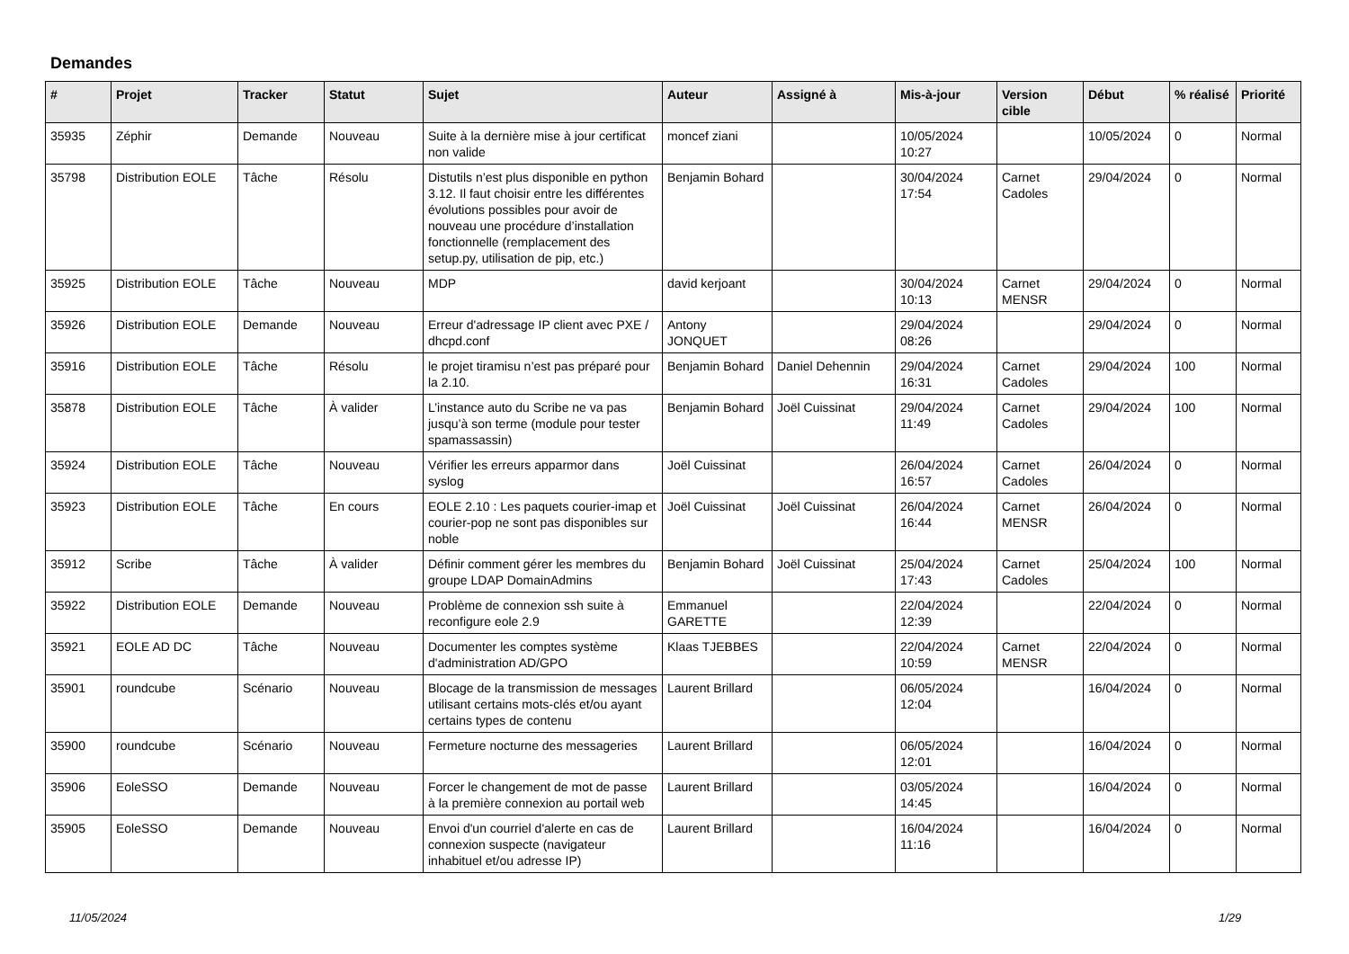Demandes
| # | Projet | Tracker | Statut | Sujet | Auteur | Assigné à | Mis-à-jour | Version cible | Début | % réalisé | Priorité |
| --- | --- | --- | --- | --- | --- | --- | --- | --- | --- | --- | --- |
| 35935 | Zéphir | Demande | Nouveau | Suite à la dernière mise à jour certificat non valide | moncef ziani | | 10/05/2024 10:27 | | 10/05/2024 | 0 | Normal |
| 35798 | Distribution EOLE | Tâche | Résolu | Distutils n’est plus disponible en python 3.12. Il faut choisir entre les différentes évolutions possibles pour avoir de nouveau une procédure d’installation fonctionnelle (remplacement des setup.py, utilisation de pip, etc.) | Benjamin Bohard | | 30/04/2024 17:54 | Carnet Cadoles | 29/04/2024 | 0 | Normal |
| 35925 | Distribution EOLE | Tâche | Nouveau | MDP | david kerjoant | | 30/04/2024 10:13 | Carnet MENSR | 29/04/2024 | 0 | Normal |
| 35926 | Distribution EOLE | Demande | Nouveau | Erreur d'adressage IP client avec PXE / dhcpd.conf | Antony JONQUET | | 29/04/2024 08:26 | | 29/04/2024 | 0 | Normal |
| 35916 | Distribution EOLE | Tâche | Résolu | le projet tiramisu n’est pas préparé pour la 2.10. | Benjamin Bohard | Daniel Dehennin | 29/04/2024 16:31 | Carnet Cadoles | 29/04/2024 | 100 | Normal |
| 35878 | Distribution EOLE | Tâche | À valider | L’instance auto du Scribe ne va pas jusqu’à son terme (module pour tester spamassassin) | Benjamin Bohard | Joël Cuissinat | 29/04/2024 11:49 | Carnet Cadoles | 29/04/2024 | 100 | Normal |
| 35924 | Distribution EOLE | Tâche | Nouveau | Vérifier les erreurs apparmor dans syslog | Joël Cuissinat | | 26/04/2024 16:57 | Carnet Cadoles | 26/04/2024 | 0 | Normal |
| 35923 | Distribution EOLE | Tâche | En cours | EOLE 2.10 : Les paquets courier-imap et courier-pop ne sont pas disponibles sur noble | Joël Cuissinat | Joël Cuissinat | 26/04/2024 16:44 | Carnet MENSR | 26/04/2024 | 0 | Normal |
| 35912 | Scribe | Tâche | À valider | Définir comment gérer les membres du groupe LDAP DomainAdmins | Benjamin Bohard | Joël Cuissinat | 25/04/2024 17:43 | Carnet Cadoles | 25/04/2024 | 100 | Normal |
| 35922 | Distribution EOLE | Demande | Nouveau | Problème de connexion ssh suite à reconfigure eole 2.9 | Emmanuel GARETTE | | 22/04/2024 12:39 | | 22/04/2024 | 0 | Normal |
| 35921 | EOLE AD DC | Tâche | Nouveau | Documenter les comptes système d'administration AD/GPO | Klaas TJEBBES | | 22/04/2024 10:59 | Carnet MENSR | 22/04/2024 | 0 | Normal |
| 35901 | roundcube | Scénario | Nouveau | Blocage de la transmission de messages utilisant certains mots-clés et/ou ayant certains types de contenu | Laurent Brillard | | 06/05/2024 12:04 | | 16/04/2024 | 0 | Normal |
| 35900 | roundcube | Scénario | Nouveau | Fermeture nocturne des messageries | Laurent Brillard | | 06/05/2024 12:01 | | 16/04/2024 | 0 | Normal |
| 35906 | EoleSSO | Demande | Nouveau | Forcer le changement de mot de passe à la première connexion au portail web | Laurent Brillard | | 03/05/2024 14:45 | | 16/04/2024 | 0 | Normal |
| 35905 | EoleSSO | Demande | Nouveau | Envoi d'un courriel d'alerte en cas de connexion suspecte (navigateur inhabituel et/ou adresse IP) | Laurent Brillard | | 16/04/2024 11:16 | | 16/04/2024 | 0 | Normal |
11/05/2024 1/29